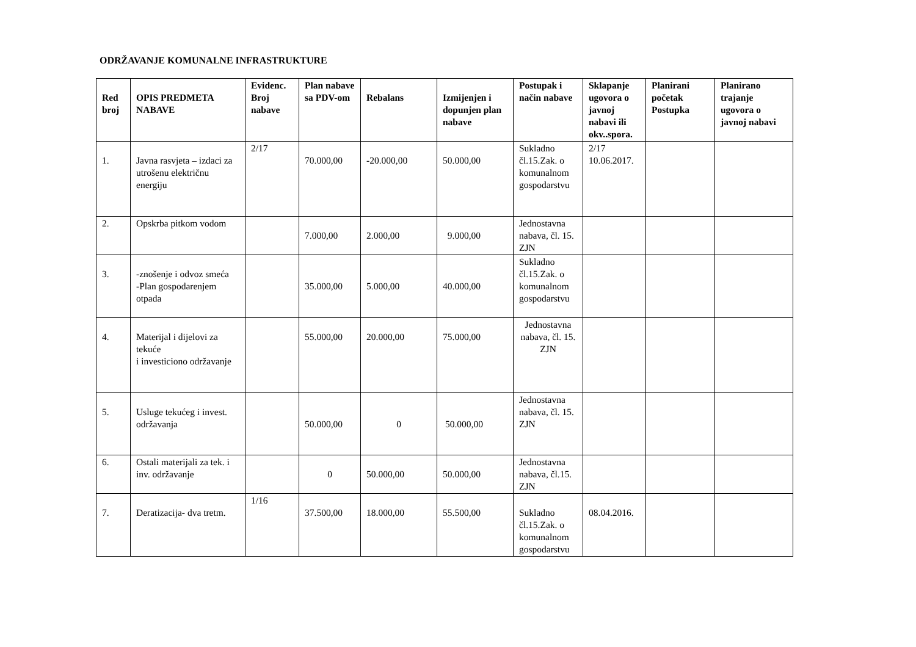ODRŽAVANJE KOMUNALNE INFRASTRUKTURE
| Red broj | OPIS PREDMETA NABAVE | Evidenc. Broj nabave | Plan nabave sa PDV-om | Rebalans | Izmijenjen i dopunjen plan nabave | Postupak i način nabave | Sklapanje ugovora o javnoj nabavi ili okv..spora. | Planirani početak Postupka | Planirano trajanje ugovora o javnoj nabavi |
| --- | --- | --- | --- | --- | --- | --- | --- | --- | --- |
| 1. | Javna rasvjeta – izdaci za utrošenu električnu energiju | 2/17 | 70.000,00 | -20.000,00 | 50.000,00 | Sukladno čl.15.Zak. o komunalnom gospodarstvu | 2/17 10.06.2017. | | |
| 2. | Opskrba pitkom vodom | | 7.000,00 | 2.000,00 | 9.000,00 | Jednostavna nabava, čl. 15. ZJN | | | |
| 3. | -znošenje i odvoz smeća -Plan gospodarenjem otpada | | 35.000,00 | 5.000,00 | 40.000,00 | Sukladno čl.15.Zak. o komunalnom gospodarstvu | | | |
| 4. | Materijal i dijelovi za tekuće i investiciono održavanje | | 55.000,00 | 20.000,00 | 75.000,00 | Jednostavna nabava, čl. 15. ZJN | | | |
| 5. | Usluge tekućeg i invest. održavanja | | 50.000,00 | 0 | 50.000,00 | Jednostavna nabava, čl. 15. ZJN | | | |
| 6. | Ostali materijali za tek. i inv. održavanje | | 0 | 50.000,00 | 50.000,00 | Jednostavna nabava, čl.15. ZJN | | | |
| 7. | Deratizacija- dva tretm. | 1/16 | 37.500,00 | 18.000,00 | 55.500,00 | Sukladno čl.15.Zak. o komunalnom gospodarstvu | 08.04.2016. | | |